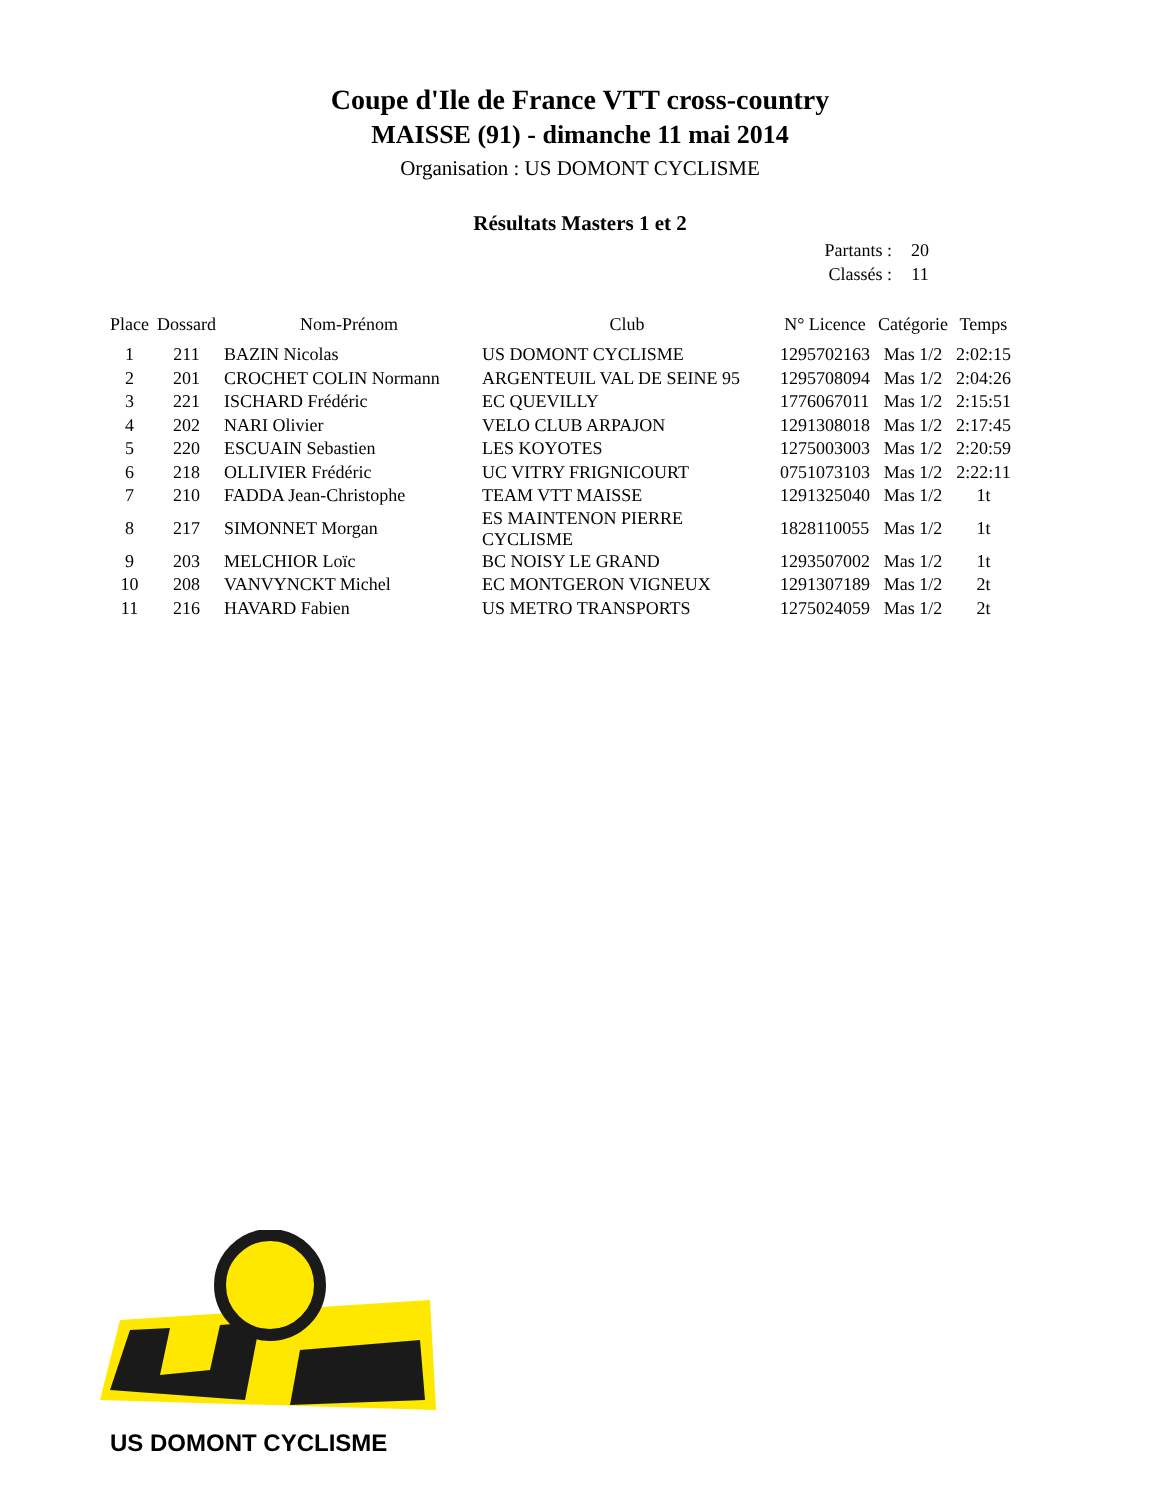Coupe d'Ile de France VTT cross-country
MAISSE (91) - dimanche 11 mai 2014
Organisation : US DOMONT CYCLISME
Résultats Masters 1 et 2
Partants : 20
Classés : 11
| Place | Dossard | Nom-Prénom | Club | N° Licence | Catégorie | Temps |
| --- | --- | --- | --- | --- | --- | --- |
| 1 | 211 | BAZIN Nicolas | US DOMONT CYCLISME | 1295702163 | Mas 1/2 | 2:02:15 |
| 2 | 201 | CROCHET COLIN Normann | ARGENTEUIL VAL DE SEINE 95 | 1295708094 | Mas 1/2 | 2:04:26 |
| 3 | 221 | ISCHARD Frédéric | EC QUEVILLY | 1776067011 | Mas 1/2 | 2:15:51 |
| 4 | 202 | NARI Olivier | VELO CLUB ARPAJON | 1291308018 | Mas 1/2 | 2:17:45 |
| 5 | 220 | ESCUAIN Sebastien | LES KOYOTES | 1275003003 | Mas 1/2 | 2:20:59 |
| 6 | 218 | OLLIVIER Frédéric | UC VITRY FRIGNICOURT | 0751073103 | Mas 1/2 | 2:22:11 |
| 7 | 210 | FADDA Jean-Christophe | TEAM VTT MAISSE | 1291325040 | Mas 1/2 | 1t |
| 8 | 217 | SIMONNET Morgan | ES MAINTENON PIERRE CYCLISME | 1828110055 | Mas 1/2 | 1t |
| 9 | 203 | MELCHIOR Loïc | BC NOISY LE GRAND | 1293507002 | Mas 1/2 | 1t |
| 10 | 208 | VANVYNCKT Michel | EC MONTGERON VIGNEUX | 1291307189 | Mas 1/2 | 2t |
| 11 | 216 | HAVARD Fabien | US METRO TRANSPORTS | 1275024059 | Mas 1/2 | 2t |
US DOMONT CYCLISME